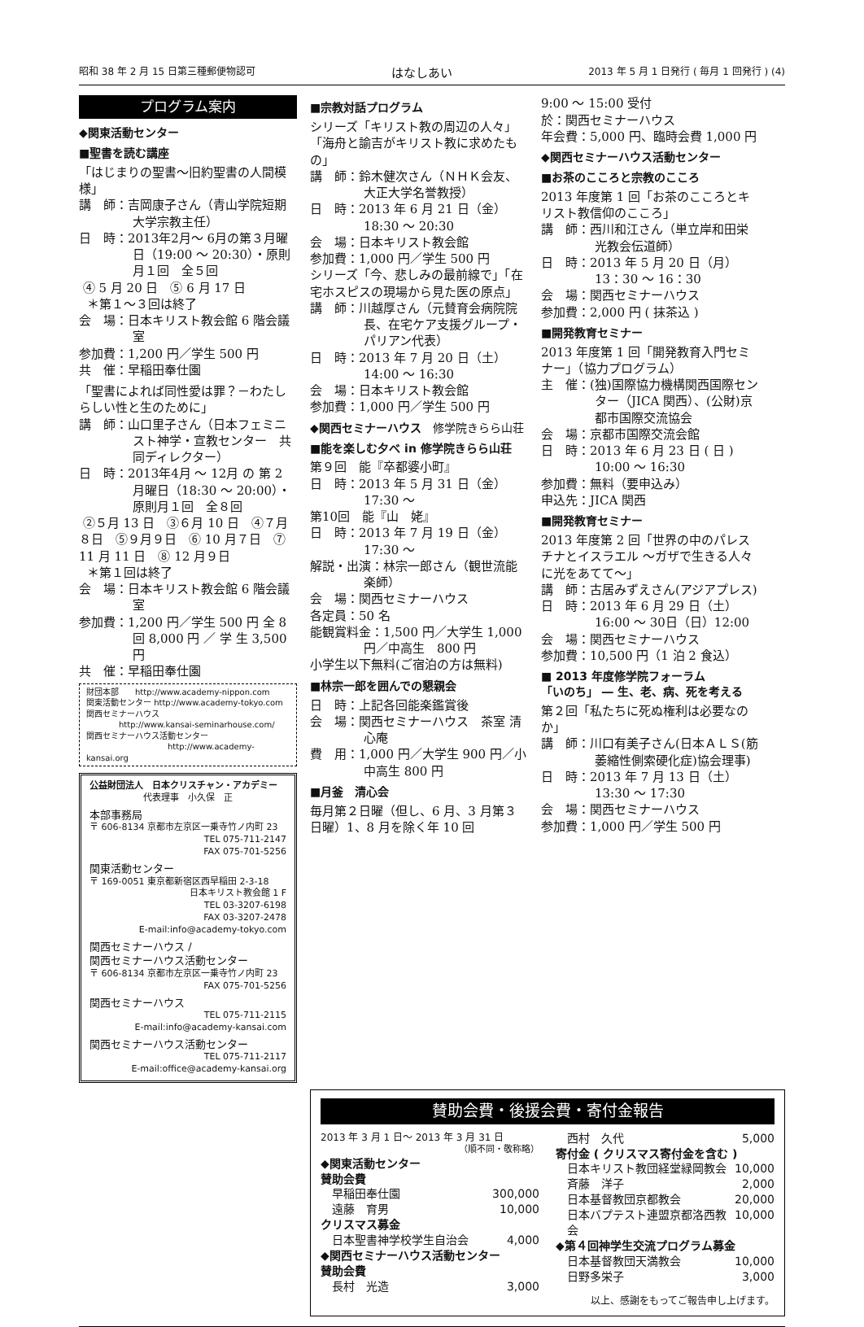昭和 38 年 2 月 15 日第三種郵便物認可 はなしあい 2013 年 5 月 1 日発行 ( 毎月 1 回発行 ) (4)
プログラム案内
◆関東活動センター
■聖書を読む講座
「はじまりの聖書〜旧約聖書の人間模様」
講　師：吉岡康子さん（青山学院短期大学宗教主任）
日　時：2013年2月〜 6月の第３月曜 日（19:00 〜 20:30）・原則月１回　全５回
④ 5 月 20 日　⑤ 6 月 17 日
＊第１〜３回は終了
会　場：日本キリスト教会館 6 階会議室
参加費：1,200 円／学生 500 円
共　催：早稲田奉仕園
「聖書によれば同性愛は罪？－わたしらしい性と生のために」
講　師：山口里子さん（日本フェミニスト神学・宣教センター　共同ディレクター）
日　時：2013年4月 〜 12月 の 第 2 月曜日（18:30 〜 20:00）・原則月１回　全８回
②５月 13 日　③６月 10 日　④７月８日　⑤９月９日　⑥ 10 月７日　⑦ 11 月 11 日　⑧ 12 月９日
＊第１回は終了
会　場：日本キリスト教会館 6 階会議室
参加費：1,200 円／学生 500 円 全 8 回 8,000 円 ／ 学 生 3,500 円
共　催：早稲田奉仕園
財団本部　　http://www.academy-nippon.com
関東活動センター http://www.academy-tokyo.com
関西セミナーハウス
http://www.kansai-seminarhouse.com/
関西セミナーハウス活動センター
http://www.academy-kansai.org
公益財団法人　日本クリスチャン・アカデミー
代表理事　小久保　正
本部事務局
〒 606-8134 京都市左京区一乗寺竹ノ内町 23
TEL 075-711-2147
FAX 075-701-5256
関東活動センター
〒 169-0051 東京都新宿区西早稲田 2-3-18
日本キリスト教会館 1 F
TEL 03-3207-6198
FAX 03-3207-2478
E-mail:info@academy-tokyo.com
関西セミナーハウス /
関西セミナーハウス活動センター
〒 606-8134 京都市左京区一乗寺竹ノ内町 23
FAX 075-701-5256
関西セミナーハウス
TEL 075-711-2115
E-mail:info@academy-kansai.com
関西セミナーハウス活動センター
TEL 075-711-2117
E-mail:office@academy-kansai.org
■宗教対話プログラム
シリーズ「キリスト教の周辺の人々」「海舟と諭吉がキリスト教に求めたもの」
講　師：鈴木健次さん（ＮＨＫ会友、大正大学名誉教授）
日　時：2013 年 6 月 21 日（金）18:30 〜 20:30
会　場：日本キリスト教会館
参加費：1,000 円／学生 500 円
シリーズ「今、悲しみの最前線で」「在宅ホスピスの現場から見た医の原点」
講　師：川越厚さん（元賛育会病院院長、在宅ケア支援グループ・パリアン代表）
日　時：2013 年 7 月 20 日（土）14:00 〜 16:30
会　場：日本キリスト教会館
参加費：1,000 円／学生 500 円
◆関西セミナーハウス　修学院きらら山荘
■能を楽しむ夕べ in 修学院きらら山荘
第９回　能『卒都婆小町』
日　時：2013 年 5 月 31 日（金）17:30 〜
第10回　能『山　姥』
日　時：2013 年 7 月 19 日（金）17:30 〜
解説・出演：林宗一郎さん（観世流能楽師）
会　場：関西セミナーハウス
各定員：50 名
能観賞料金：1,500 円／大学生 1,000 円／中高生　800 円
小学生以下無料(ご宿泊の方は無料)
■林宗一郎を囲んでの懇親会
日　時：上記各回能楽鑑賞後
会　場：関西セミナーハウス　茶室 清心庵
費　用：1,000 円／大学生 900 円／小中高生 800 円
■月釜　清心会
毎月第２日曜（但し、6 月、3 月第３日曜）1、8 月を除く年 10 回
9:00 〜 15:00 受付
於：関西セミナーハウス
年会費：5,000 円、臨時会費 1,000 円
◆関西セミナーハウス活動センター
■お茶のこころと宗教のこころ
2013 年度第 1 回「お茶のこころとキリスト教信仰のこころ」
講　師：西川和江さん（単立岸和田栄光教会伝道師）
日　時：2013 年 5 月 20 日（月）13：30 〜 16：30
会　場：関西セミナーハウス
参加費：2,000 円 ( 抹茶込 )
■開発教育セミナー
2013 年度第 1 回「開発教育入門セミナー」（協力プログラム）
主　催：(独)国際協力機構関西国際センター（JICA 関西）、(公財)京都市国際交流協会
会　場：京都市国際交流会館
日　時：2013 年 6 月 23 日 ( 日 ) 10:00 〜 16:30
参加費：無料（要申込み）
申込先：JICA 関西
■開発教育セミナー
2013 年度第 2 回「世界の中のパレスチナとイスラエル 〜ガザで生きる人々に光をあてて〜」
講　師：古居みずえさん(アジアプレス)
日　時：2013 年 6 月 29 日（土）16:00 〜 30日（日）12:00
会　場：関西セミナーハウス
参加費：10,500 円（1 泊 2 食込）
■ 2013 年度修学院フォーラム
「いのち」 ― 生、老、病、死を考える
第２回「私たちに死ぬ権利は必要なのか」
講　師：川口有美子さん(日本ＡＬＳ(筋萎縮性側索硬化症)協会理事)
日　時：2013 年 7 月 13 日（土）13:30 〜 17:30
会　場：関西セミナーハウス
参加費：1,000 円／学生 500 円
賛助会費・後援会費・寄付金報告
2013 年 3 月 1 日〜 2013 年 3 月 31 日
（順不同・敬称略）
◆関東活動センター
賛助会費
早稲田奉仕園 300,000
遠藤　育男 10,000
クリスマス募金
日本聖書神学校学生自治会 4,000
◆関西セミナーハウス活動センター
賛助会費
長村　光造 3,000
西村　久代 5,000
寄付金 ( クリスマス寄付金を含む )
日本キリスト教団経堂緑岡教会 10,000
斉藤　洋子 2,000
日本基督教団京都教会 20,000
日本バプテスト連盟京都洛西教会 10,000
◆第４回神学生交流プログラム募金
日本基督教団天満教会 10,000
日野多栄子 3,000
以上、感謝をもってご報告申し上げます。